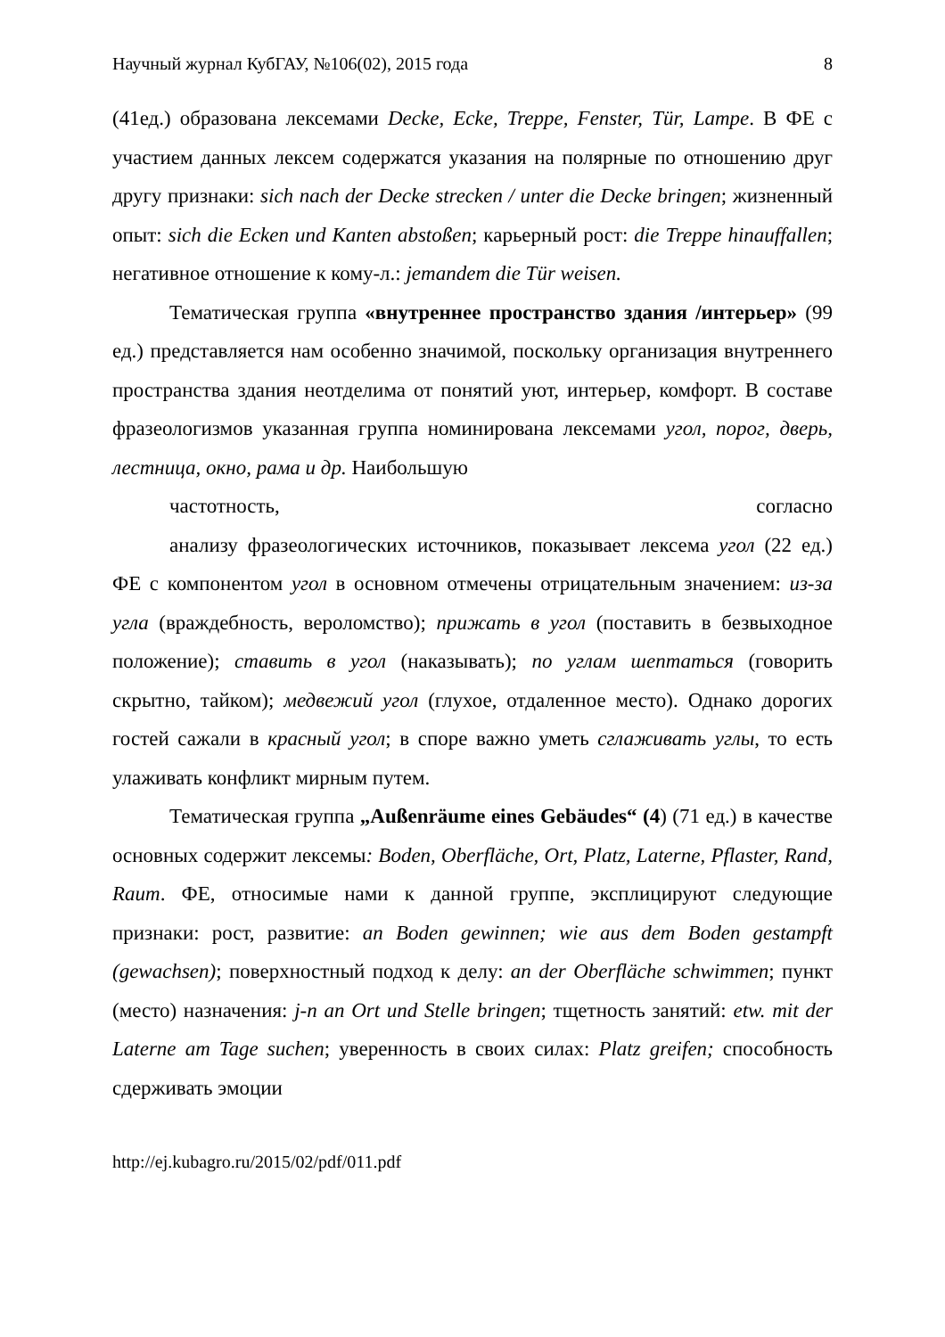Научный журнал КубГАУ, №106(02), 2015 года 8
(41ед.) образована лексемами Decke, Ecke, Treppe, Fenster, Tür, Lampe. В ФЕ с участием данных лексем содержатся указания на полярные по отношению друг другу признаки: sich nach der Decke strecken / unter die Decke bringen; жизненный опыт: sich die Ecken und Kanten abstoßen; карьерный рост: die Treppe hinauffallen; негативное отношение к кому-л.: jemandem die Tür weisen.
Тематическая группа «внутреннее пространство здания /интерьер» (99 ед.) представляется нам особенно значимой, поскольку организация внутреннего пространства здания неотделима от понятий уют, интерьер, комфорт. В составе фразеологизмов указанная группа номинирована лексемами угол, порог, дверь, лестница, окно, рама и др. Наибольшую
частотность, согласно
анализу фразеологических источников, показывает лексема угол (22 ед.) ФЕ с компонентом угол в основном отмечены отрицательным значением: из-за угла (враждебность, вероломство); прижать в угол (поставить в безвыходное положение); ставить в угол (наказывать); по углам шептаться (говорить скрытно, тайком); медвежий угол (глухое, отдаленное место). Однако дорогих гостей сажали в красный угол; в споре важно уметь сглаживать углы, то есть улаживать конфликт мирным путем.
Тематическая группа „Außenräume eines Gebäudes“ (4) (71 ед.) в качестве основных содержит лексемы: Boden, Oberfläche, Ort, Platz, Laterne, Pflaster, Rand, Raum. ФЕ, относимые нами к данной группе, эксплицируют следующие признаки: рост, развитие: an Boden gewinnen; wie aus dem Boden gestampft (gewachsen); поверхностный подход к делу: an der Oberfläche schwimmen; пункт (место) назначения: j-n an Ort und Stelle bringen; тщетность занятий: etw. mit der Laterne am Tage suchen; уверенность в своих силах: Platz greifen; способность сдерживать эмоции
http://ej.kubagro.ru/2015/02/pdf/011.pdf